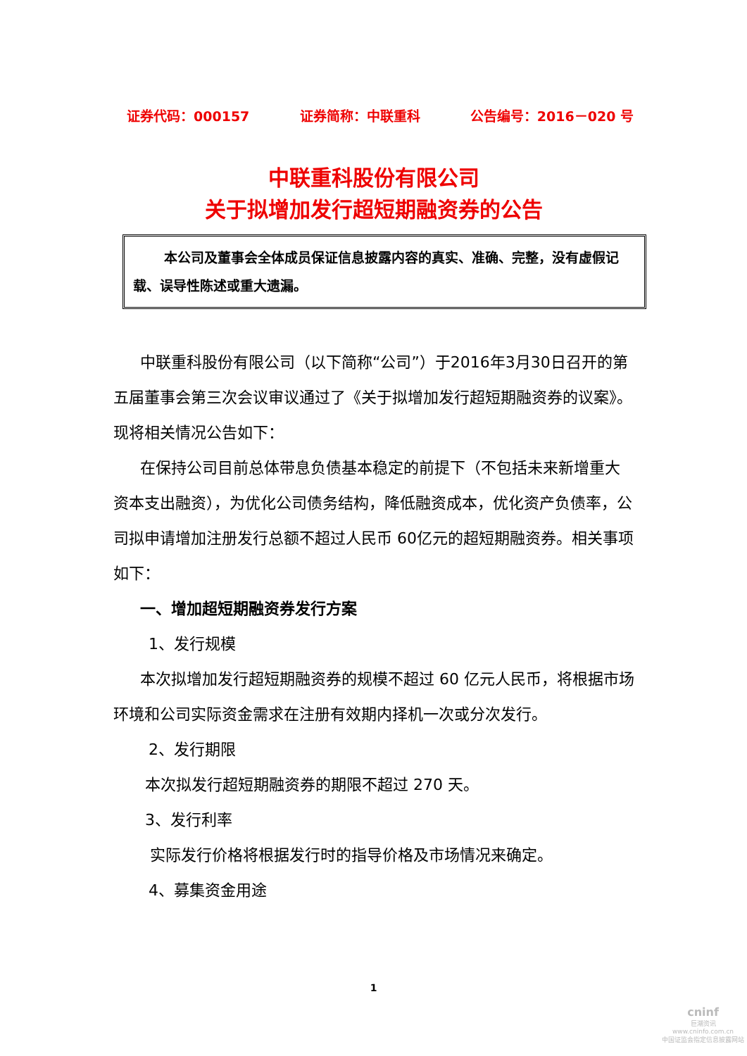证券代码：000157 证券简称：中联重科 公告编号：2016－020 号
中联重科股份有限公司
关于拟增加发行超短期融资券的公告
本公司及董事会全体成员保证信息披露内容的真实、准确、完整，没有虚假记载、误导性陈述或重大遗漏。
中联重科股份有限公司（以下简称“公司”）于2016年3月30日召开的第五届董事会第三次会议审议通过了《关于拟增加发行超短期融资券的议案》。现将相关情况公告如下：
在保持公司目前总体带息负债基本稳定的前提下（不包括未来新增重大资本支出融资），为优化公司债务结构，降低融资成本，优化资产负债率，公司拟申请增加注册发行总额不超过人民币 60亿元的超短期融资券。相关事项如下：
一、增加超短期融资券发行方案
1、发行规模
本次拟增加发行超短期融资券的规模不超过 60 亿元人民币，将根据市场环境和公司实际资金需求在注册有效期内择机一次或分次发行。
2、发行期限
本次拟发行超短期融资券的期限不超过 270 天。
3、发行利率
实际发行价格将根据发行时的指导价格及市场情况来确定。
4、募集资金用途
1
cninf
巨潮资讯
www.cninfo.com.cn
中国证监会指定信息披露网站